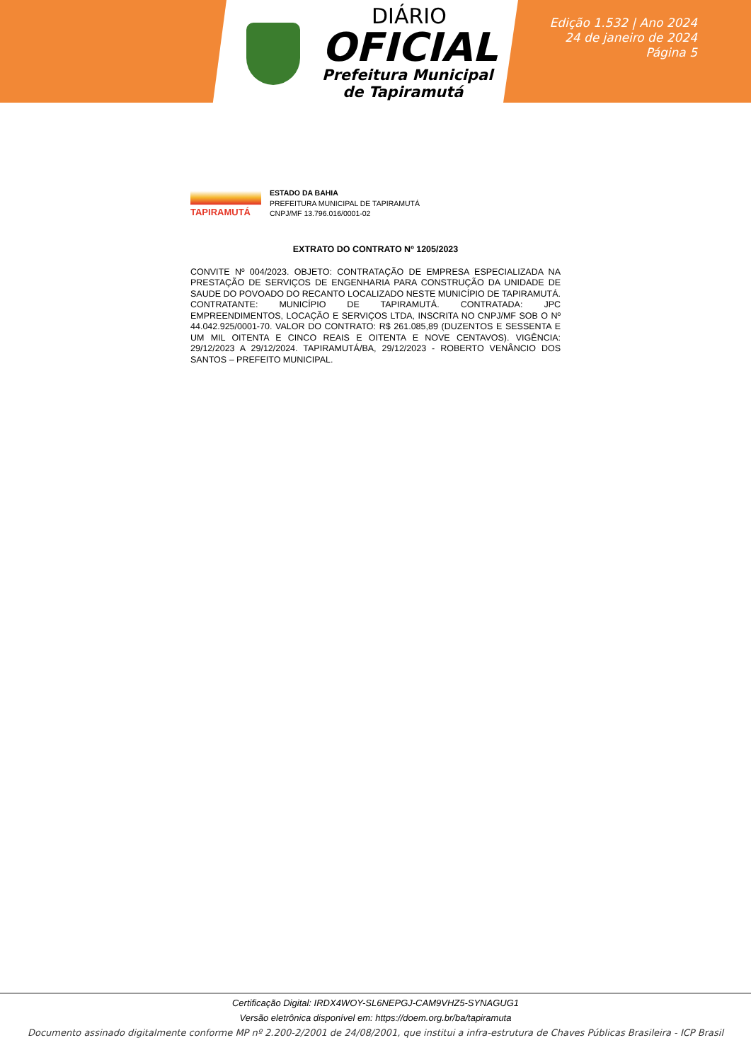DIÁRIO
OFICIAL
Prefeitura Municipal
de Tapiramutá
Edição 1.532 | Ano 2024
24 de janeiro de 2024
Página 5
TAPIRAMUTÁ
ESTADO DA BAHIA
PREFEITURA MUNICIPAL DE TAPIRAMUTÁ
CNPJ/MF 13.796.016/0001-02
EXTRATO DO CONTRATO Nº 1205/2023
CONVITE Nº 004/2023. OBJETO: CONTRATAÇÃO DE EMPRESA ESPECIALIZADA NA PRESTAÇÃO DE SERVIÇOS DE ENGENHARIA PARA CONSTRUÇÃO DA UNIDADE DE SAUDE DO POVOADO DO RECANTO LOCALIZADO NESTE MUNICÍPIO DE TAPIRAMUTÁ. CONTRATANTE: MUNICÍPIO DE TAPIRAMUTÁ. CONTRATADA: JPC EMPREENDIMENTOS, LOCAÇÃO E SERVIÇOS LTDA, INSCRITA NO CNPJ/MF SOB O Nº 44.042.925/0001-70. VALOR DO CONTRATO: R$ 261.085,89 (DUZENTOS E SESSENTA E UM MIL OITENTA E CINCO REAIS E OITENTA E NOVE CENTAVOS). VIGÊNCIA: 29/12/2023 A 29/12/2024. TAPIRAMUTÁ/BA, 29/12/2023 - ROBERTO VENÂNCIO DOS SANTOS – PREFEITO MUNICIPAL.
Certificação Digital: IRDX4WOY-SL6NEPGJ-CAM9VHZ5-SYNAGUG1
Versão eletrônica disponível em: https://doem.org.br/ba/tapiramuta
Documento assinado digitalmente conforme MP nº 2.200-2/2001 de 24/08/2001, que institui a infra-estrutura de Chaves Públicas Brasileira - ICP Brasil